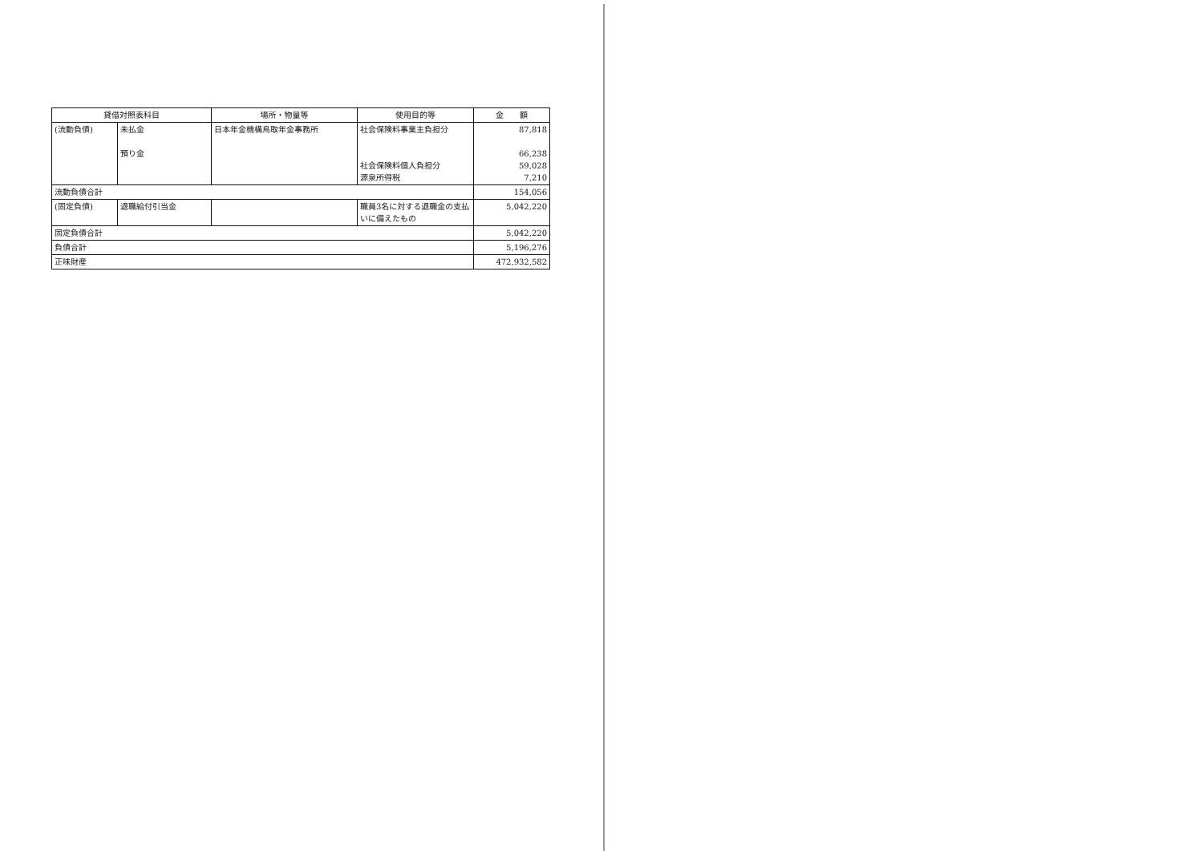| 貸借対照表科目 | | 場所・物量等 | 使用目的等 | 金 額 |
| --- | --- | --- | --- | --- |
| (流動負債) | 未払金 預り金 | 日本年金機構鳥取年金事務所 | 社会保険料事業主負担分 社会保険料個人負担分 源泉所得税 | 87,818 66,238 59,028 7,210 |
| 流動負債合計 | | | | 154,056 |
| (固定負債) | 退職給付引当金 | | 職員3名に対する退職金の支払いに備えたもの | 5,042,220 |
| 固定負債合計 | | | | 5,042,220 |
| 負債合計 | | | | 5,196,276 |
| 正味財産 | | | | 472,932,582 |